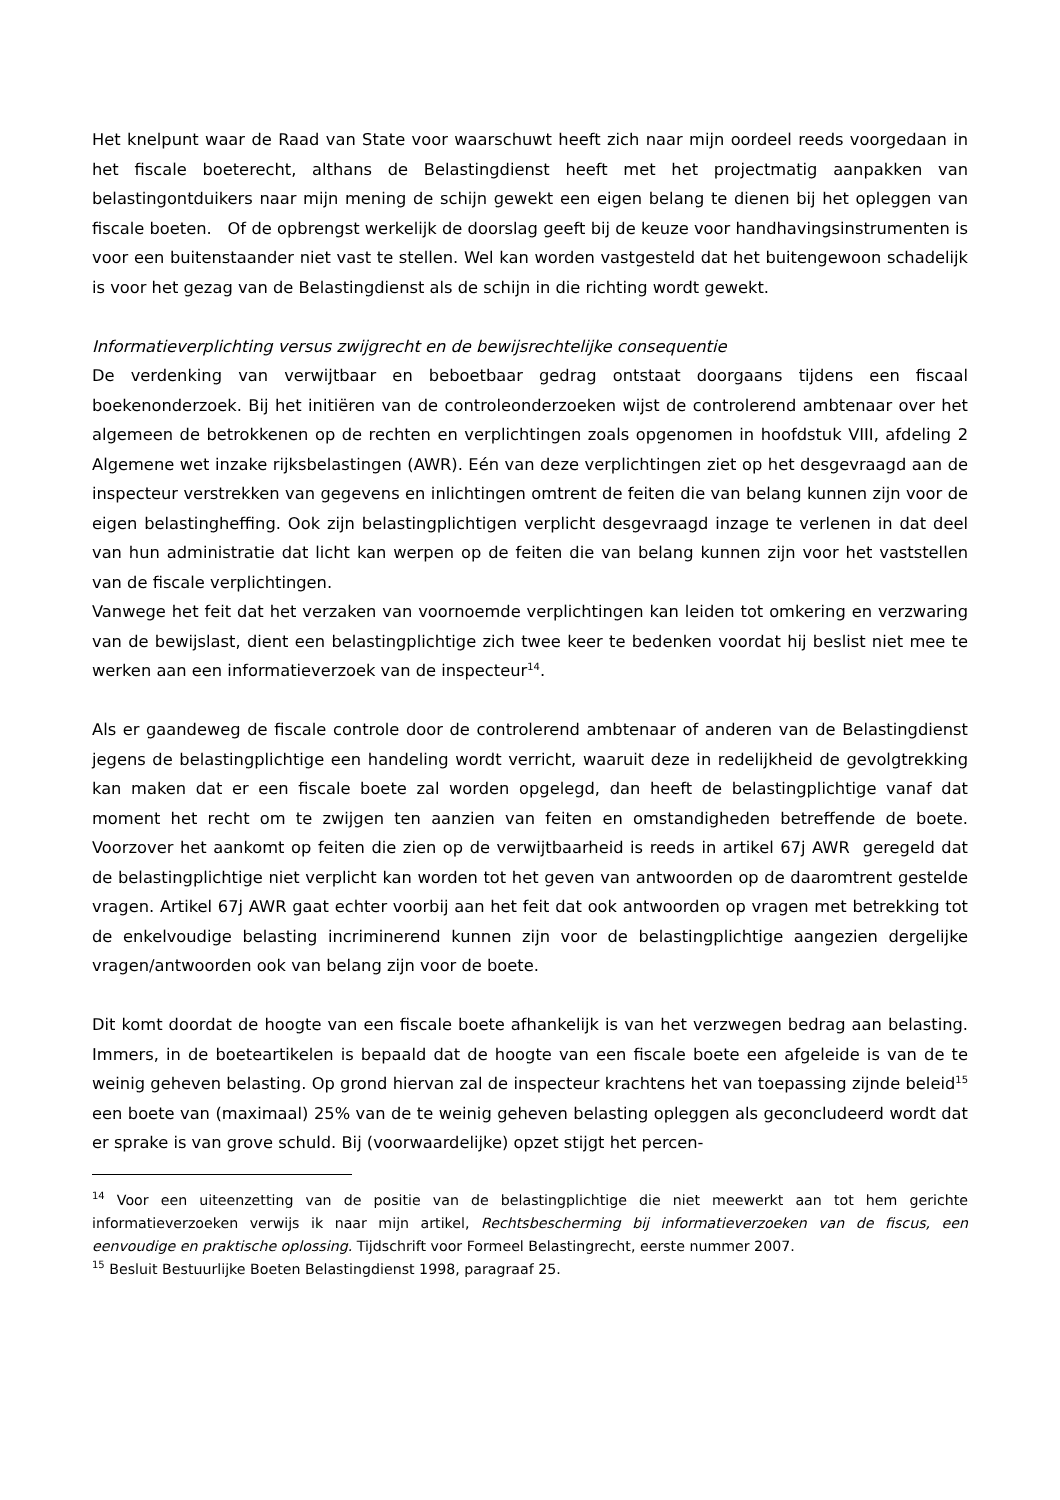Het knelpunt waar de Raad van State voor waarschuwt heeft zich naar mijn oordeel reeds voorgedaan in het fiscale boeterecht, althans de Belastingdienst heeft met het projectmatig aanpakken van belastingontduikers naar mijn mening de schijn gewekt een eigen belang te dienen bij het opleggen van fiscale boeten. Of de opbrengst werkelijk de doorslag geeft bij de keuze voor handhavingsinstrumenten is voor een buitenstaander niet vast te stellen. Wel kan worden vastgesteld dat het buitengewoon schadelijk is voor het gezag van de Belastingdienst als de schijn in die richting wordt gewekt.
Informatieverplichting versus zwijgrecht en de bewijsrechtelijke consequentie
De verdenking van verwijtbaar en beboetbaar gedrag ontstaat doorgaans tijdens een fiscaal boekenonderzoek. Bij het initiëren van de controleonderzoeken wijst de controlerend ambtenaar over het algemeen de betrokkenen op de rechten en verplichtingen zoals opgenomen in hoofdstuk VIII, afdeling 2 Algemene wet inzake rijksbelastingen (AWR). Eén van deze verplichtingen ziet op het desgevraagd aan de inspecteur verstrekken van gegevens en inlichtingen omtrent de feiten die van belang kunnen zijn voor de eigen belastingheffing. Ook zijn belastingplichtigen verplicht desgevraagd inzage te verlenen in dat deel van hun administratie dat licht kan werpen op de feiten die van belang kunnen zijn voor het vaststellen van de fiscale verplichtingen.
Vanwege het feit dat het verzaken van voornoemde verplichtingen kan leiden tot omkering en verzwaring van de bewijslast, dient een belastingplichtige zich twee keer te bedenken voordat hij beslist niet mee te werken aan een informatieverzoek van de inspecteur<sup>14</sup>.
Als er gaandeweg de fiscale controle door de controlerend ambtenaar of anderen van de Belastingdienst jegens de belastingplichtige een handeling wordt verricht, waaruit deze in redelijkheid de gevolgtrekking kan maken dat er een fiscale boete zal worden opgelegd, dan heeft de belastingplichtige vanaf dat moment het recht om te zwijgen ten aanzien van feiten en omstandigheden betreffende de boete. Voorzover het aankomt op feiten die zien op de verwijtbaarheid is reeds in artikel 67j AWR geregeld dat de belastingplichtige niet verplicht kan worden tot het geven van antwoorden op de daaromtrent gestelde vragen. Artikel 67j AWR gaat echter voorbij aan het feit dat ook antwoorden op vragen met betrekking tot de enkelvoudige belasting incriminerend kunnen zijn voor de belastingplichtige aangezien dergelijke vragen/antwoorden ook van belang zijn voor de boete.
Dit komt doordat de hoogte van een fiscale boete afhankelijk is van het verzwegen bedrag aan belasting. Immers, in de boeteartikelen is bepaald dat de hoogte van een fiscale boete een afgeleide is van de te weinig geheven belasting. Op grond hiervan zal de inspecteur krachtens het van toepassing zijnde beleid<sup>15</sup> een boete van (maximaal) 25% van de te weinig geheven belasting opleggen als geconcludeerd wordt dat er sprake is van grove schuld. Bij (voorwaardelijke) opzet stijgt het percen-
<sup>14</sup> Voor een uiteenzetting van de positie van de belastingplichtige die niet meewerkt aan tot hem gerichte informatieverzoeken verwijs ik naar mijn artikel, Rechtsbescherming bij informatieverzoeken van de fiscus, een eenvoudige en praktische oplossing. Tijdschrift voor Formeel Belastingrecht, eerste nummer 2007.
<sup>15</sup> Besluit Bestuurlijke Boeten Belastingdienst 1998, paragraaf 25.